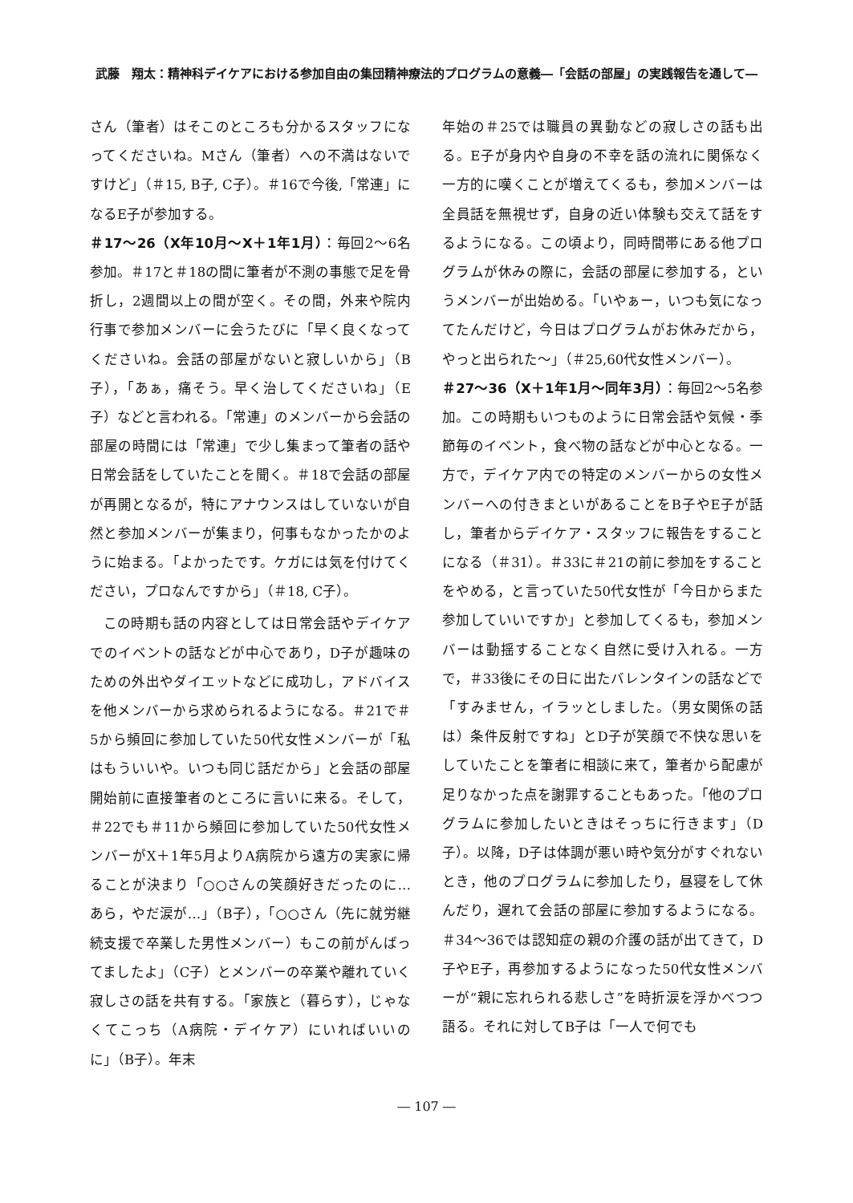武藤　翔太：精神科デイケアにおける参加自由の集団精神療法的プログラムの意義―「会話の部屋」の実践報告を通して―
さん（筆者）はそこのところも分かるスタッフになってくださいね。Mさん（筆者）への不満はないですけど」（＃15, B子, C子）。＃16で今後,「常連」になるE子が参加する。
＃17～26（X年10月～X＋1年1月）：毎回2～6名参加。＃17と＃18の間に筆者が不測の事態で足を骨折し，2週間以上の間が空く。その間，外来や院内行事で参加メンバーに会うたびに「早く良くなってくださいね。会話の部屋がないと寂しいから」（B子），「あぁ，痛そう。早く治してくださいね」（E子）などと言われる。「常連」のメンバーから会話の部屋の時間には「常連」で少し集まって筆者の話や日常会話をしていたことを聞く。＃18で会話の部屋が再開となるが，特にアナウンスはしていないが自然と参加メンバーが集まり，何事もなかったかのように始まる。「よかったです。ケガには気を付けてください，プロなんですから」（＃18, C子）。
この時期も話の内容としては日常会話やデイケアでのイベントの話などが中心であり，D子が趣味のための外出やダイエットなどに成功し，アドバイスを他メンバーから求められるようになる。＃21で＃5から頻回に参加していた50代女性メンバーが「私はもういいや。いつも同じ話だから」と会話の部屋開始前に直接筆者のところに言いに来る。そして，＃22でも＃11から頻回に参加していた50代女性メンバーがX＋1年5月よりA病院から遠方の実家に帰ることが決まり「○○さんの笑顔好きだったのに…あら，やだ涙が…」（B子），「○○さん（先に就労継続支援で卒業した男性メンバー）もこの前がんばってましたよ」（C子）とメンバーの卒業や離れていく寂しさの話を共有する。「家族と（暮らす），じゃなくてこっち（A病院・デイケア）にいればいいのに」（B子）。年末
年始の＃25では職員の異動などの寂しさの話も出る。E子が身内や自身の不幸を話の流れに関係なく一方的に嘆くことが増えてくるも，参加メンバーは全員話を無視せず，自身の近い体験も交えて話をするようになる。この頃より，同時間帯にある他プログラムが休みの際に，会話の部屋に参加する，というメンバーが出始める。「いやぁー，いつも気になってたんだけど，今日はプログラムがお休みだから，やっと出られた～」（＃25,60代女性メンバー）。
＃27～36（X＋1年1月～同年3月）：毎回2～5名参加。この時期もいつものように日常会話や気候・季節毎のイベント，食べ物の話などが中心となる。一方で，デイケア内での特定のメンバーからの女性メンバーへの付きまといがあることをB子やE子が話し，筆者からデイケア・スタッフに報告をすることになる（＃31）。＃33に＃21の前に参加をすることをやめる，と言っていた50代女性が「今日からまた参加していいですか」と参加してくるも，参加メンバーは動揺することなく自然に受け入れる。一方で，＃33後にその日に出たバレンタインの話などで「すみません，イラッとしました。（男女関係の話は）条件反射ですね」とD子が笑顔で不快な思いをしていたことを筆者に相談に来て，筆者から配慮が足りなかった点を謝罪することもあった。「他のプログラムに参加したいときはそっちに行きます」（D子）。以降，D子は体調が悪い時や気分がすぐれないとき，他のプログラムに参加したり，昼寝をして休んだり，遅れて会話の部屋に参加するようになる。＃34～36では認知症の親の介護の話が出てきて，D子やE子，再参加するようになった50代女性メンバーが“親に忘れられる悲しさ”を時折涙を浮かべつつ語る。それに対してB子は「一人で何でも
― 107 ―